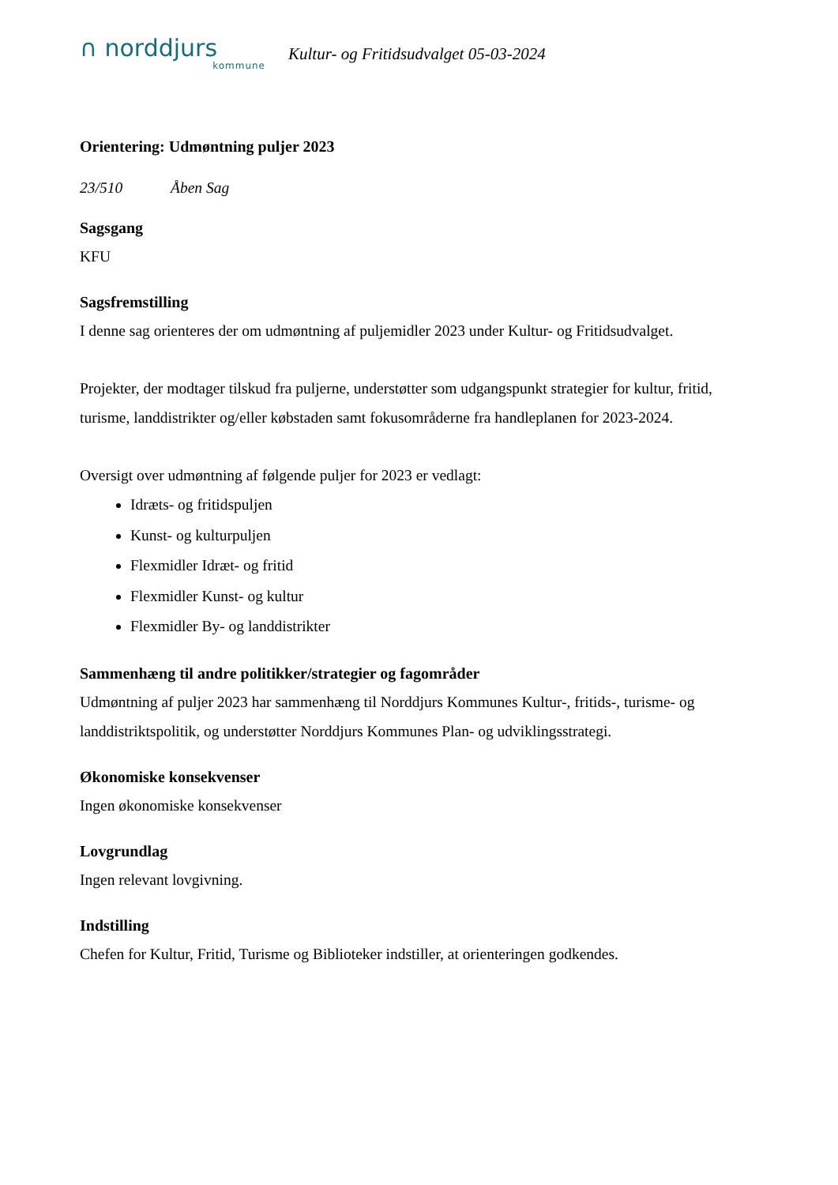∩ norddjurs
kommune
Kultur- og Fritidsudvalget 05-03-2024
Orientering: Udmøntning puljer 2023
23/510 Åben Sag
Sagsgang
KFU
Sagsfremstilling
I denne sag orienteres der om udmøntning af puljemidler 2023 under Kultur- og Fritidsudvalget.
Projekter, der modtager tilskud fra puljerne, understøtter som udgangspunkt strategier for kultur, fritid, turisme, landdistrikter og/eller købstaden samt fokusområderne fra handleplanen for 2023-2024.
Oversigt over udmøntning af følgende puljer for 2023 er vedlagt:
Idræts- og fritidspuljen
Kunst- og kulturpuljen
Flexmidler Idræt- og fritid
Flexmidler Kunst- og kultur
Flexmidler By- og landdistrikter
Sammenhæng til andre politikker/strategier og fagområder
Udmøntning af puljer 2023 har sammenhæng til Norddjurs Kommunes Kultur-, fritids-, turisme- og landdistriktspolitik, og understøtter Norddjurs Kommunes Plan- og udviklingsstrategi.
Økonomiske konsekvenser
Ingen økonomiske konsekvenser
Lovgrundlag
Ingen relevant lovgivning.
Indstilling
Chefen for Kultur, Fritid, Turisme og Biblioteker indstiller, at orienteringen godkendes.